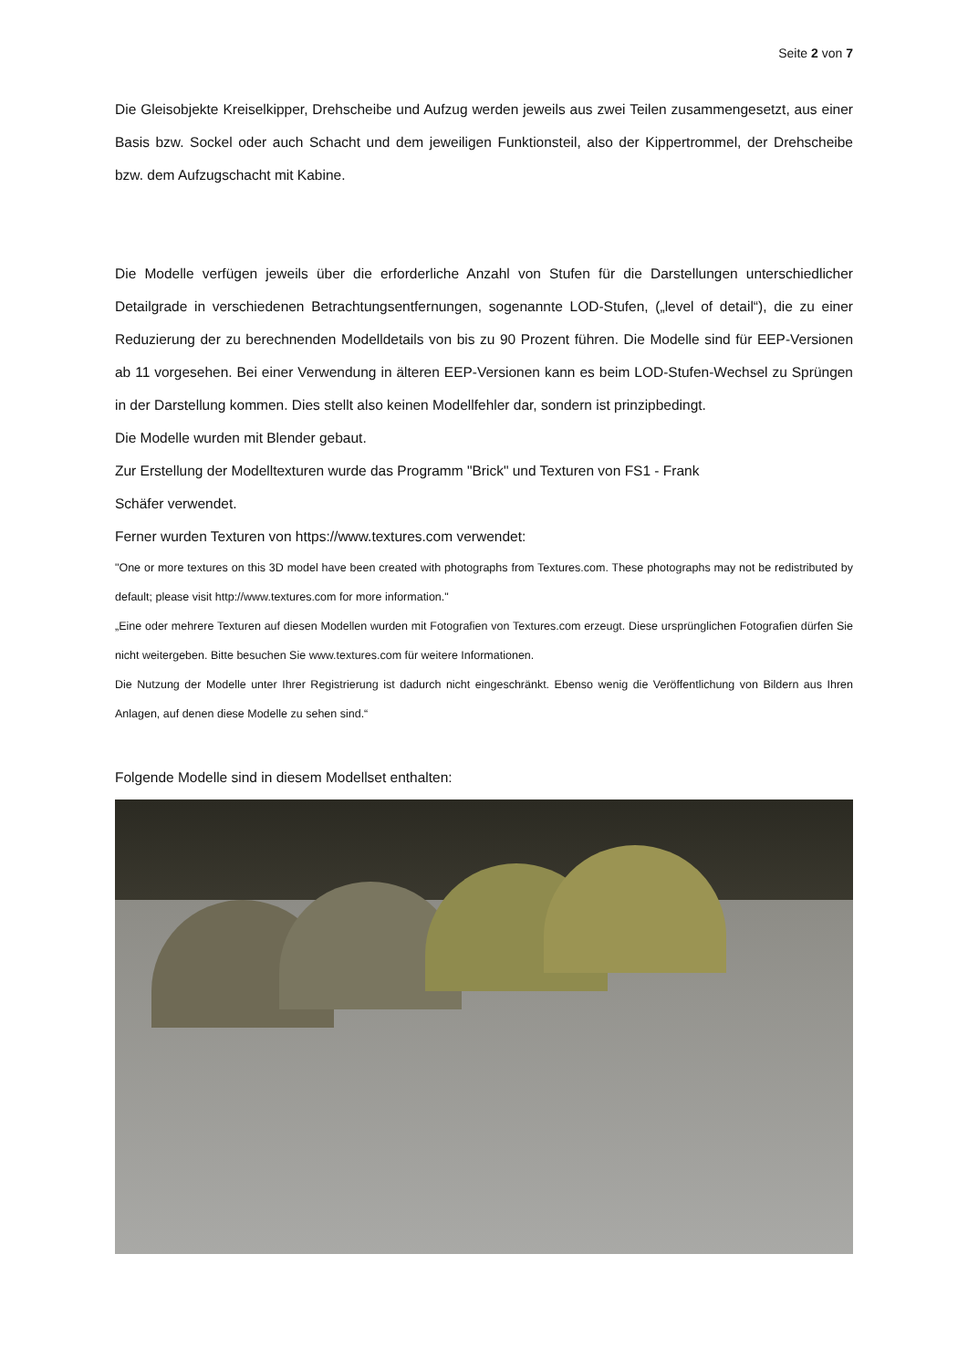Seite 2 von 7
Die Gleisobjekte Kreiselkipper, Drehscheibe und Aufzug werden jeweils aus zwei Teilen zusammengesetzt, aus einer Basis bzw. Sockel oder auch Schacht und dem jeweiligen Funktionsteil, also der Kippertrommel, der Drehscheibe bzw. dem Aufzugschacht mit Kabine.
Die Modelle verfügen jeweils über die erforderliche Anzahl von Stufen für die Darstellungen unterschiedlicher Detailgrade in verschiedenen Betrachtungsentfernungen, sogenannte LOD-Stufen, („level of detail“), die zu einer Reduzierung der zu berechnenden Modelldetails von bis zu 90 Prozent führen. Die Modelle sind für EEP-Versionen ab 11 vorgesehen. Bei einer Verwendung in älteren EEP-Versionen kann es beim LOD-Stufen-Wechsel zu Sprüngen in der Darstellung kommen. Dies stellt also keinen Modellfehler dar, sondern ist prinzipbedingt.
Die Modelle wurden mit Blender gebaut.
Zur Erstellung der Modelltexturen wurde das Programm "Brick" und Texturen von FS1 - Frank
Schäfer verwendet.
Ferner wurden Texturen von https://www.textures.com verwendet:
"One or more textures on this 3D model have been created with photographs from Textures.com. These photographs may not be redistributed by default; please visit http://www.textures.com for more information."
„Eine oder mehrere Texturen auf diesen Modellen wurden mit Fotografien von Textures.com erzeugt. Diese ursprünglichen Fotografien dürfen Sie nicht weitergeben. Bitte besuchen Sie www.textures.com für weitere Informationen.
Die Nutzung der Modelle unter Ihrer Registrierung ist dadurch nicht eingeschränkt. Ebenso wenig die Veröffentlichung von Bildern aus Ihren Anlagen, auf denen diese Modelle zu sehen sind.“
Folgende Modelle sind in diesem Modellset enthalten: